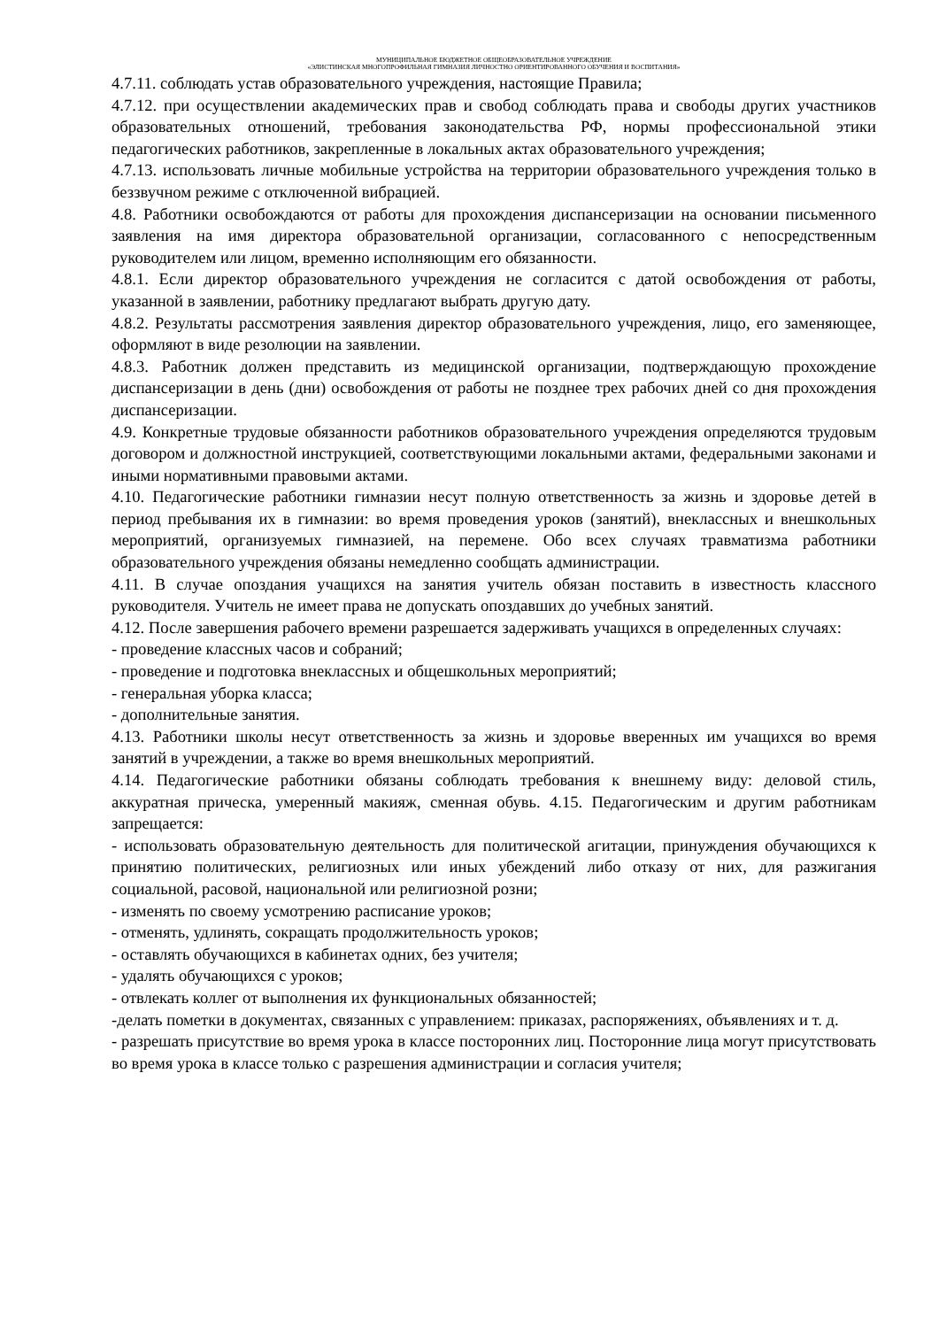МУНИЦИПАЛЬНОЕ БЮДЖЕТНОЕ ОБЩЕОБРАЗОВАТЕЛЬНОЕ УЧРЕЖДЕНИЕ
«ЭЛИСТИНСКАЯ МНОГОПРОФИЛЬНАЯ ГИМНАЗИЯ ЛИЧНОСТНО ОРИЕНТИРОВАННОГО ОБУЧЕНИЯ И ВОСПИТАНИЯ»
4.7.11. соблюдать устав образовательного учреждения, настоящие Правила;
4.7.12. при осуществлении академических прав и свобод соблюдать права и свободы других участников образовательных отношений, требования законодательства РФ, нормы профессиональной этики педагогических работников, закрепленные в локальных актах образовательного учреждения;
4.7.13. использовать личные мобильные устройства на территории образовательного учреждения только в беззвучном режиме с отключенной вибрацией.
4.8. Работники освобождаются от работы для прохождения диспансеризации на основании письменного заявления на имя директора образовательной организации, согласованного с непосредственным руководителем или лицом, временно исполняющим его обязанности.
4.8.1. Если директор образовательного учреждения не согласится с датой освобождения от работы, указанной в заявлении, работнику предлагают выбрать другую дату.
4.8.2. Результаты рассмотрения заявления директор образовательного учреждения, лицо, его заменяющее, оформляют в виде резолюции на заявлении.
4.8.3. Работник должен представить из медицинской организации, подтверждающую прохождение диспансеризации в день (дни) освобождения от работы не позднее трех рабочих дней со дня прохождения диспансеризации.
4.9. Конкретные трудовые обязанности работников образовательного учреждения определяются трудовым договором и должностной инструкцией, соответствующими локальными актами, федеральными законами и иными нормативными правовыми актами.
4.10. Педагогические работники гимназии несут полную ответственность за жизнь и здоровье детей в период пребывания их в гимназии: во время проведения уроков (занятий), внеклассных и внешкольных мероприятий, организуемых гимназией, на перемене. Обо всех случаях травматизма работники образовательного учреждения обязаны немедленно сообщать администрации.
4.11. В случае опоздания учащихся на занятия учитель обязан поставить в известность классного руководителя. Учитель не имеет права не допускать опоздавших до учебных занятий.
4.12. После завершения рабочего времени разрешается задерживать учащихся в определенных случаях:
- проведение классных часов и собраний;
- проведение и подготовка внеклассных и общешкольных мероприятий;
- генеральная уборка класса;
- дополнительные занятия.
4.13. Работники школы несут ответственность за жизнь и здоровье вверенных им учащихся во время занятий в учреждении, а также во время внешкольных мероприятий.
4.14. Педагогические работники обязаны соблюдать требования к внешнему виду: деловой стиль, аккуратная прическа, умеренный макияж, сменная обувь. 4.15. Педагогическим и другим работникам запрещается:
- использовать образовательную деятельность для политической агитации, принуждения обучающихся к принятию политических, религиозных или иных убеждений либо отказу от них, для разжигания социальной, расовой, национальной или религиозной розни;
- изменять по своему усмотрению расписание уроков;
- отменять, удлинять, сокращать продолжительность уроков;
- оставлять обучающихся в кабинетах одних, без учителя;
- удалять обучающихся с уроков;
- отвлекать коллег от выполнения их функциональных обязанностей;
-делать пометки в документах, связанных с управлением: приказах, распоряжениях, объявлениях и т. д.
- разрешать присутствие во время урока в классе посторонних лиц. Посторонние лица могут присутствовать во время урока в классе только с разрешения администрации и согласия учителя;